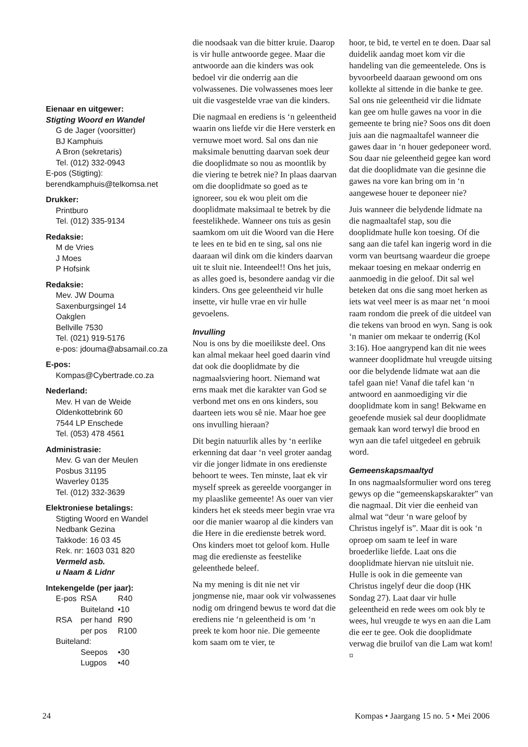Eienaar en uitgewer:
Stigting Woord en Wandel
G de Jager (voorsitter)
BJ Kamphuis
A Bron (sekretaris)
Tel. (012) 332-0943
E-pos (Stigting):
berendkamphuis@telkomsa.net
Drukker:
Printburo
Tel. (012) 335-9134
Redaksie:
M de Vries
J Moes
P Hofsink
Redaksie:
Mev. JW Douma
Saxenburgsingel 14
Oakglen
Bellville 7530
Tel. (021) 919-5176
e-pos: jdouma@absamail.co.za
E-pos:
Kompas@Cybertrade.co.za
Nederland:
Mev. H van de Weide
Oldenkottebrink 60
7544 LP Enschede
Tel. (053) 478 4561
Administrasie:
Mev. G van der Meulen
Posbus 31195
Waverley 0135
Tel. (012) 332-3639
Elektroniese betalings:
Stigting Woord en Wandel
Nedbank Gezina
Takkode: 16 03 45
Rek. nr: 1603 031 820
Vermeld asb.
u Naam & Lidnr
Intekengelde (per jaar):
| E-pos | RSA | R40 |
| | Buiteland | •10 |
| RSA | per hand | R90 |
| | per pos | R100 |
| Buiteland: | | |
| | Seepos | •30 |
| | Lugpos | •40 |
die noodsaak van die bitter kruie. Daarop is vir hulle antwoorde gegee. Maar die antwoorde aan die kinders was ook bedoel vir die onderrig aan die volwassenes. Die volwassenes moes leer uit die vasgestelde vrae van die kinders.
Die nagmaal en erediens is ‘n geleentheid waarin ons liefde vir die Here versterk en vernuwe moet word. Sal ons dan nie maksimale benutting daarvan soek deur die dooplidmate so nou as moontlik by die viering te betrek nie? In plaas daarvan om die dooplidmate so goed as te ignoreer, sou ek wou pleit om die dooplidmate maksimaal te betrek by die feestelikhede. Wanneer ons tuis as gesin saamkom om uit die Woord van die Here te lees en te bid en te sing, sal ons nie daaraan wil dink om die kinders daarvan uit te sluit nie. Inteendeel!! Ons het juis, as alles goed is, besondere aandag vir die kinders. Ons gee geleentheid vir hulle insette, vir hulle vrae en vir hulle gevoelens.
Invulling
Nou is ons by die moeilikste deel. Ons kan almal mekaar heel goed daarin vind dat ook die dooplidmate by die nagmaalsviering hoort. Niemand wat erns maak met die karakter van God se verbond met ons en ons kinders, sou daarteen iets wou sê nie. Maar hoe gee ons invulling hieraan?
Dit begin natuurlik alles by ‘n eerlike erkenning dat daar ‘n veel groter aandag vir die jonger lidmate in ons eredienste behoort te wees. Ten minste, laat ek vir myself spreek as gereelde voorganger in my plaaslike gemeente! As ouer van vier kinders het ek steeds meer begin vrae vra oor die manier waarop al die kinders van die Here in die eredienste betrek word. Ons kinders moet tot geloof kom. Hulle mag die eredienste as feestelike geleenthede beleef.
Na my mening is dit nie net vir jongmense nie, maar ook vir volwassenes nodig om dringend bewus te word dat die erediens nie ‘n geleentheid is om ‘n preek te kom hoor nie. Die gemeente kom saam om te vier, te
hoor, te bid, te vertel en te doen. Daar sal duidelik aandag moet kom vir die handeling van die gemeentelede. Ons is byvoorbeeld daaraan gewoond om ons kollekte al sittende in die banke te gee. Sal ons nie geleentheid vir die lidmate kan gee om hulle gawes na voor in die gemeente te bring nie? Soos ons dit doen juis aan die nagmaaltafel wanneer die gawes daar in ‘n houer gedeponeer word. Sou daar nie geleentheid gegee kan word dat die dooplidmate van die gesinne die gawes na vore kan bring om in ‘n aangewese houer te deponeer nie?
Juis wanneer die belydende lidmate na die nagmaaltafel stap, sou die dooplidmate hulle kon toesing. Of die sang aan die tafel kan ingerig word in die vorm van beurtsang waardeur die groepe mekaar toesing en mekaar onderrig en aanmoedig in die geloof. Dit sal wel beteken dat ons die sang moet herken as iets wat veel meer is as maar net ‘n mooi raam rondom die preek of die uitdeel van die tekens van brood en wyn. Sang is ook ‘n manier om mekaar te onderrig (Kol 3:16). Hoe aangrypend kan dit nie wees wanneer dooplidmate hul vreugde uitsing oor die belydende lidmate wat aan die tafel gaan nie! Vanaf die tafel kan ‘n antwoord en aanmoediging vir die dooplidmate kom in sang! Bekwame en geoefende musiek sal deur dooplidmate gemaak kan word terwyl die brood en wyn aan die tafel uitgedeel en gebruik word.
Gemeenskapsmaaltyd
In ons nagmaalsformulier word ons tereg gewys op die “gemeenskapskarakter” van die nagmaal. Dit vier die eenheid van almal wat “deur ‘n ware geloof by Christus ingelyf is”. Maar dit is ook ‘n oproep om saam te leef in ware broederlike liefde. Laat ons die dooplidmate hiervan nie uitsluit nie. Hulle is ook in die gemeente van Christus ingelyf deur die doop (HK Sondag 27). Laat daar vir hulle geleentheid en rede wees om ook bly te wees, hul vreugde te wys en aan die Lam die eer te gee. Ook die dooplidmate verwag die bruilof van die Lam wat kom! ¤
24 Kompas • Jaargang 15 no. 5 • Mei 2006